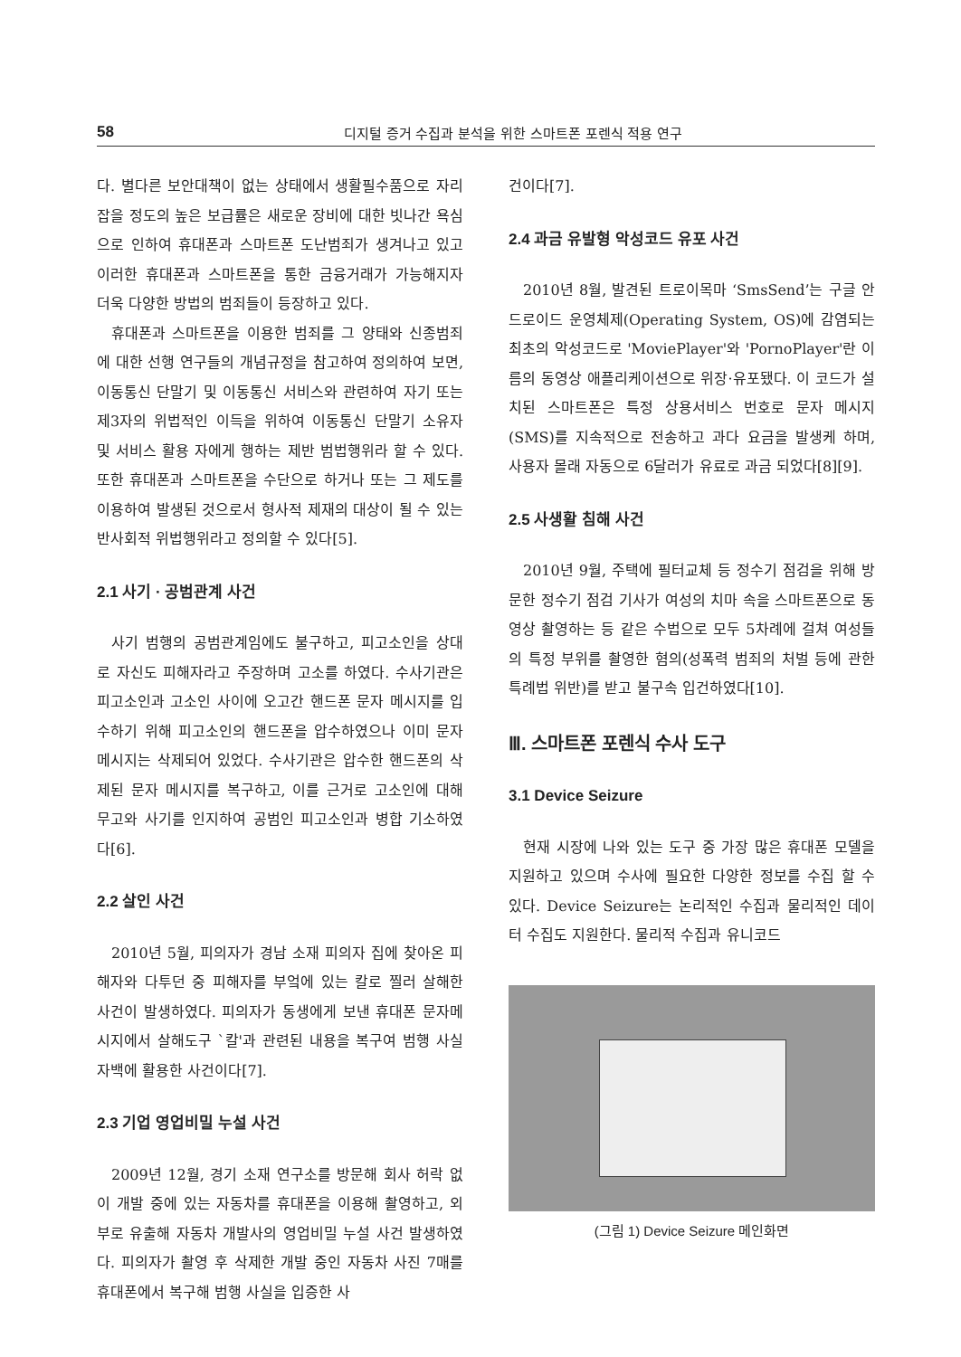58 디지털 증거 수집과 분석을 위한 스마트폰 포렌식 적용 연구
다. 별다른 보안대책이 없는 상태에서 생활필수품으로 자리 잡을 정도의 높은 보급률은 새로운 장비에 대한 빗나간 욕심으로 인하여 휴대폰과 스마트폰 도난범죄가 생겨나고 있고 이러한 휴대폰과 스마트폰을 통한 금융거래가 가능해지자 더욱 다양한 방법의 범죄들이 등장하고 있다.
휴대폰과 스마트폰을 이용한 범죄를 그 양태와 신종범죄에 대한 선행 연구들의 개념규정을 참고하여 정의하여 보면, 이동통신 단말기 및 이동통신 서비스와 관련하여 자기 또는 제3자의 위법적인 이득을 위하여 이동통신 단말기 소유자 및 서비스 활용 자에게 행하는 제반 범법행위라 할 수 있다. 또한 휴대폰과 스마트폰을 수단으로 하거나 또는 그 제도를 이용하여 발생된 것으로서 형사적 제재의 대상이 될 수 있는 반사회적 위법행위라고 정의할 수 있다[5].
2.1 사기 · 공범관계 사건
사기 범행의 공범관계임에도 불구하고, 피고소인을 상대로 자신도 피해자라고 주장하며 고소를 하였다. 수사기관은 피고소인과 고소인 사이에 오고간 핸드폰 문자 메시지를 입수하기 위해 피고소인의 핸드폰을 압수하였으나 이미 문자 메시지는 삭제되어 있었다. 수사기관은 압수한 핸드폰의 삭제된 문자 메시지를 복구하고, 이를 근거로 고소인에 대해 무고와 사기를 인지하여 공범인 피고소인과 병합 기소하였다[6].
2.2 살인 사건
2010년 5월, 피의자가 경남 소재 피의자 집에 찾아온 피해자와 다투던 중 피해자를 부엌에 있는 칼로 찔러 살해한 사건이 발생하였다. 피의자가 동생에게 보낸 휴대폰 문자메시지에서 살해도구 `칼'과 관련된 내용을 복구여 범행 사실 자백에 활용한 사건이다[7].
2.3 기업 영업비밀 누설 사건
2009년 12월, 경기 소재 연구소를 방문해 회사 허락 없이 개발 중에 있는 자동차를 휴대폰을 이용해 촬영하고, 외부로 유출해 자동차 개발사의 영업비밀 누설 사건 발생하였다. 피의자가 촬영 후 삭제한 개발 중인 자동차 사진 7매를 휴대폰에서 복구해 범행 사실을 입증한 사
건이다[7].
2.4 과금 유발형 악성코드 유포 사건
2010년 8월, 발견된 트로이목마 ‘SmsSend’는 구글 안드로이드 운영체제(Operating System, OS)에 감염되는 최초의 악성코드로 'MoviePlayer'와 'PornoPlayer'란 이름의 동영상 애플리케이션으로 위장·유포됐다. 이 코드가 설치된 스마트폰은 특정 상용서비스 번호로 문자 메시지(SMS)를 지속적으로 전송하고 과다 요금을 발생케 하며, 사용자 몰래 자동으로 6달러가 유료로 과금 되었다[8][9].
2.5 사생활 침해 사건
2010년 9월, 주택에 필터교체 등 정수기 점검을 위해 방문한 정수기 점검 기사가 여성의 치마 속을 스마트폰으로 동영상 촬영하는 등 같은 수법으로 모두 5차례에 걸쳐 여성들의 특정 부위를 촬영한 혐의(성폭력 범죄의 처벌 등에 관한 특례법 위반)를 받고 불구속 입건하였다[10].
Ⅲ. 스마트폰 포렌식 수사 도구
3.1 Device Seizure
현재 시장에 나와 있는 도구 중 가장 많은 휴대폰 모델을 지원하고 있으며 수사에 필요한 다양한 정보를 수집 할 수 있다. Device Seizure는 논리적인 수집과 물리적인 데이터 수집도 지원한다. 물리적 수집과 유니코드
(그림 1) Device Seizure 메인화면